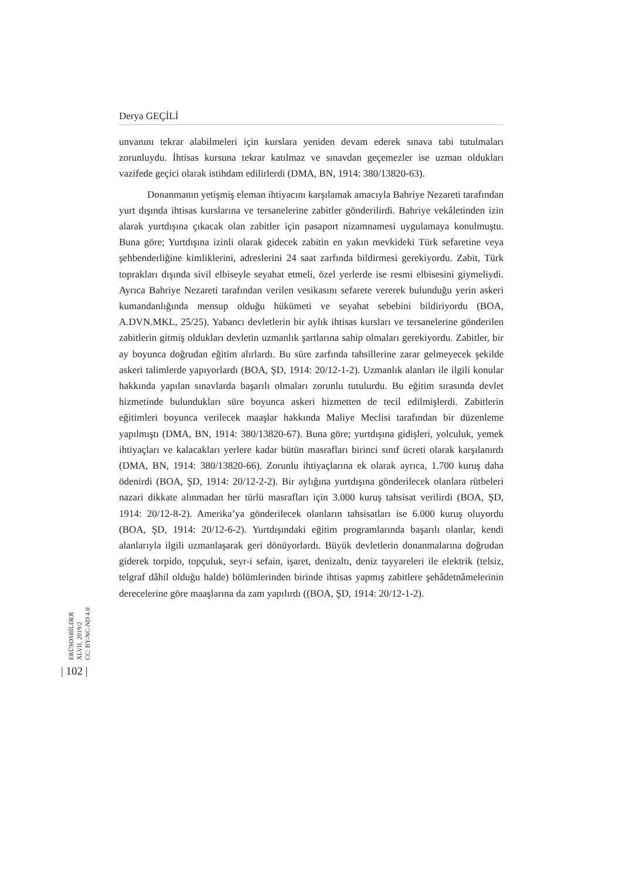Derya GEÇİLİ
unvanını tekrar alabilmeleri için kurslara yeniden devam ederek sınava tabi tutulmaları zorunluydu. İhtisas kursuna tekrar katılmaz ve sınavdan geçemezler ise uzman oldukları vazifede geçici olarak istihdam edilirlerdi (DMA, BN, 1914: 380/13820-63).
Donanmanın yetişmiş eleman ihtiyacını karşılamak amacıyla Bahriye Nezareti tarafından yurt dışında ihtisas kurslarına ve tersanelerine zabitler gönderilirdi. Bahriye vekâletinden izin alarak yurtdışına çıkacak olan zabitler için pasaport nizamnamesi uygulamaya konulmuştu. Buna göre; Yurtdışına izinli olarak gidecek zabitin en yakın mevkideki Türk sefaretine veya şehbenderliğine kimliklerini, adreslerini 24 saat zarfında bildirmesi gerekiyordu. Zabit, Türk toprakları dışında sivil elbiseyle seyahat etmeli, özel yerlerde ise resmi elbisesini giymeliydi. Ayrıca Bahriye Nezareti tarafından verilen vesikasını sefarete vererek bulunduğu yerin askeri kumandanlığında mensup olduğu hükümeti ve seyahat sebebini bildiriyordu (BOA, A.DVN.MKL, 25/25). Yabancı devletlerin bir aylık ihtisas kursları ve tersanelerine gönderilen zabitlerin gitmiş oldukları devletin uzmanlık şartlarına sahip olmaları gerekiyordu. Zabitler, bir ay boyunca doğrudan eğitim alırlardı. Bu süre zarfında tahsillerine zarar gelmeyecek şekilde askeri talimlerde yapıyorlardı (BOA, ŞD, 1914: 20/12-1-2). Uzmanlık alanları ile ilgili konular hakkında yapılan sınavlarda başarılı olmaları zorunlu tutulurdu. Bu eğitim sırasında devlet hizmetinde bulundukları süre boyunca askeri hizmetten de tecil edilmişlerdi. Zabitlerin eğitimleri boyunca verilecek maaşlar hakkında Maliye Meclisi tarafından bir düzenleme yapılmıştı (DMA, BN, 1914: 380/13820-67). Buna göre; yurtdışına gidişleri, yolculuk, yemek ihtiyaçları ve kalacakları yerlere kadar bütün masrafları birinci sınıf ücreti olarak karşılanırdı (DMA, BN, 1914: 380/13820-66). Zorunlu ihtiyaçlarına ek olarak ayrıca, 1.700 kuruş daha ödenirdi (BOA, ŞD, 1914: 20/12-2-2). Bir aylığına yurtdışına gönderilecek olanlara rütbeleri nazari dikkate alınmadan her türlü masrafları için 3.000 kuruş tahsisat verilirdi (BOA, ŞD, 1914: 20/12-8-2). Amerika’ya gönderilecek olanların tahsisatları ise 6.000 kuruş oluyordu (BOA, ŞD, 1914: 20/12-6-2). Yurtdışındaki eğitim programlarında başarılı olanlar, kendi alanlarıyla ilgili uzmanlaşarak geri dönüyorlardı. Büyük devletlerin donanmalarına doğrudan giderek torpido, topçuluk, seyr-i sefain, işaret, denizaltı, deniz tayyareleri ile elektrik (telsiz, telgraf dâhil olduğu halde) bölümlerinden birinde ihtisas yapmış zabitlere şehâdetnâmelerinin derecelerine göre maaşlarına da zam yapılırdı ((BOA, ŞD, 1914: 20/12-1-2).
ERÜSOSBİLDER
XLVII, 2019/2
CC: BY-NC-ND 4.0
| 102 |